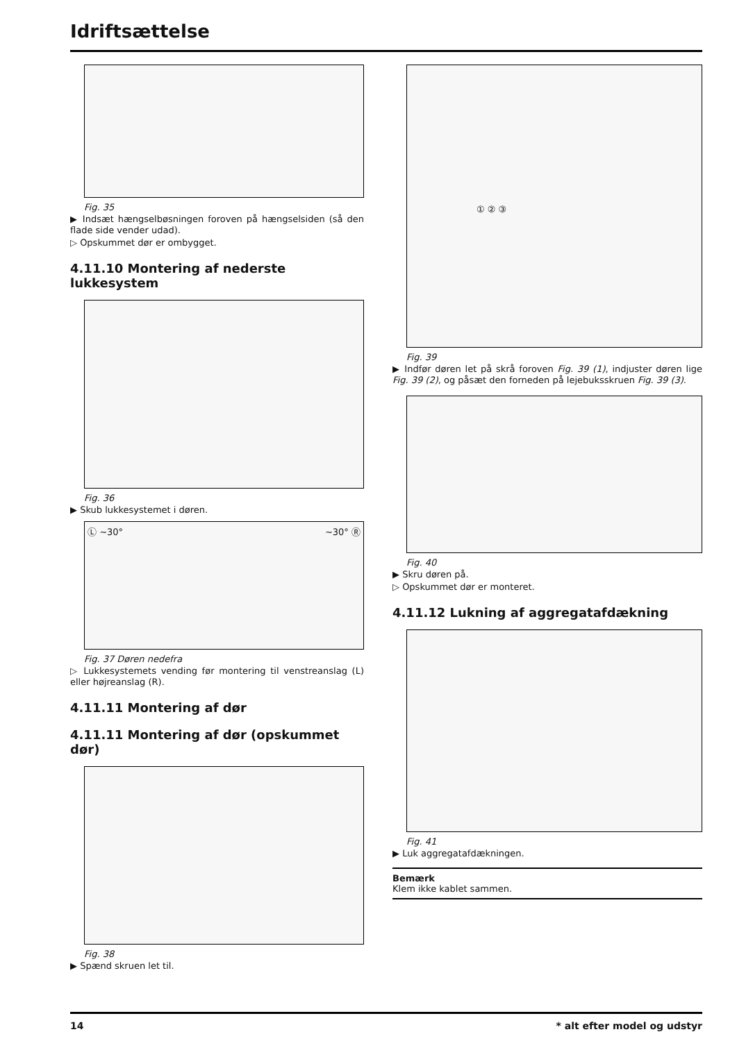Idriftsættelse
Fig. 35
▶ Indsæt hængselbøsningen foroven på hængselsiden (så den flade side vender udad).
▷ Opskummet dør er ombygget.
4.11.10 Montering af nederste lukkesystem
Fig. 36
▶ Skub lukkesystemet i døren.
Ⓛ ~30° ~30° Ⓡ
Fig. 37 Døren nedefra
▷ Lukkesystemets vending før montering til venstreanslag (L) eller højreanslag (R).
4.11.11 Montering af dør
4.11.11 Montering af dør (opskummet dør)
Fig. 38
▶ Spænd skruen let til.
① ② ③
Fig. 39
▶ Indfør døren let på skrå foroven Fig. 39 (1), indjuster døren lige Fig. 39 (2), og påsæt den forneden på lejebuksskruen Fig. 39 (3).
Fig. 40
▶ Skru døren på.
▷ Opskummet dør er monteret.
4.11.12 Lukning af aggregatafdækning
Fig. 41
▶ Luk aggregatafdækningen.
Bemærk
Klem ikke kablet sammen.
14 * alt efter model og udstyr